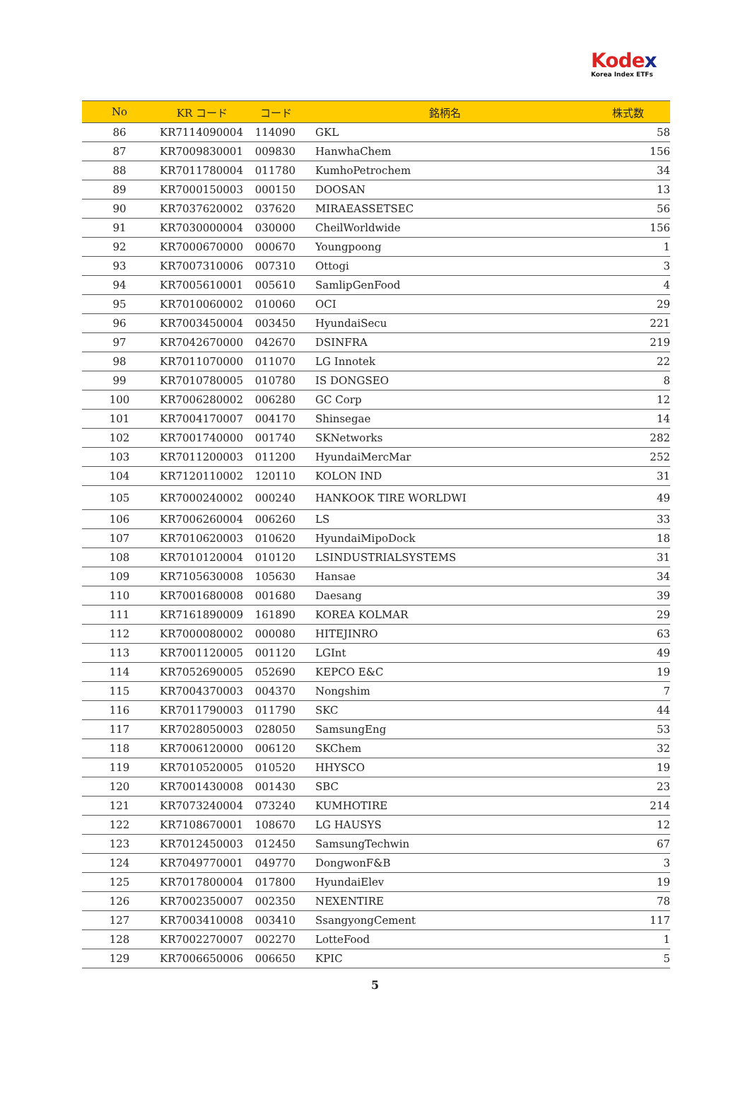Kodex
Korea Index ETFs
| No | KR コード | コード | 銘柄名 | 株式数 |
| --- | --- | --- | --- | --- |
| 86 | KR7114090004 | 114090 | GKL | 58 |
| 87 | KR7009830001 | 009830 | HanwhaChem | 156 |
| 88 | KR7011780004 | 011780 | KumhoPetrochem | 34 |
| 89 | KR7000150003 | 000150 | DOOSAN | 13 |
| 90 | KR7037620002 | 037620 | MIRAEASSETSEC | 56 |
| 91 | KR7030000004 | 030000 | CheilWorldwide | 156 |
| 92 | KR7000670000 | 000670 | Youngpoong | 1 |
| 93 | KR7007310006 | 007310 | Ottogi | 3 |
| 94 | KR7005610001 | 005610 | SamlipGenFood | 4 |
| 95 | KR7010060002 | 010060 | OCI | 29 |
| 96 | KR7003450004 | 003450 | HyundaiSecu | 221 |
| 97 | KR7042670000 | 042670 | DSINFRA | 219 |
| 98 | KR7011070000 | 011070 | LG Innotek | 22 |
| 99 | KR7010780005 | 010780 | IS DONGSEO | 8 |
| 100 | KR7006280002 | 006280 | GC Corp | 12 |
| 101 | KR7004170007 | 004170 | Shinsegae | 14 |
| 102 | KR7001740000 | 001740 | SKNetworks | 282 |
| 103 | KR7011200003 | 011200 | HyundaiMercMar | 252 |
| 104 | KR7120110002 | 120110 | KOLON IND | 31 |
| 105 | KR7000240002 | 000240 | HANKOOK TIRE WORLDWI | 49 |
| 106 | KR7006260004 | 006260 | LS | 33 |
| 107 | KR7010620003 | 010620 | HyundaiMipoDock | 18 |
| 108 | KR7010120004 | 010120 | LSINDUSTRIALSYSTEMS | 31 |
| 109 | KR7105630008 | 105630 | Hansae | 34 |
| 110 | KR7001680008 | 001680 | Daesang | 39 |
| 111 | KR7161890009 | 161890 | KOREA KOLMAR | 29 |
| 112 | KR7000080002 | 000080 | HITEJINRO | 63 |
| 113 | KR7001120005 | 001120 | LGInt | 49 |
| 114 | KR7052690005 | 052690 | KEPCO E&C | 19 |
| 115 | KR7004370003 | 004370 | Nongshim | 7 |
| 116 | KR7011790003 | 011790 | SKC | 44 |
| 117 | KR7028050003 | 028050 | SamsungEng | 53 |
| 118 | KR7006120000 | 006120 | SKChem | 32 |
| 119 | KR7010520005 | 010520 | HHYSCO | 19 |
| 120 | KR7001430008 | 001430 | SBC | 23 |
| 121 | KR7073240004 | 073240 | KUMHOTIRE | 214 |
| 122 | KR7108670001 | 108670 | LG HAUSYS | 12 |
| 123 | KR7012450003 | 012450 | SamsungTechwin | 67 |
| 124 | KR7049770001 | 049770 | DongwonF&B | 3 |
| 125 | KR7017800004 | 017800 | HyundaiElev | 19 |
| 126 | KR7002350007 | 002350 | NEXENTIRE | 78 |
| 127 | KR7003410008 | 003410 | SsangyongCement | 117 |
| 128 | KR7002270007 | 002270 | LotteFood | 1 |
| 129 | KR7006650006 | 006650 | KPIC | 5 |
5